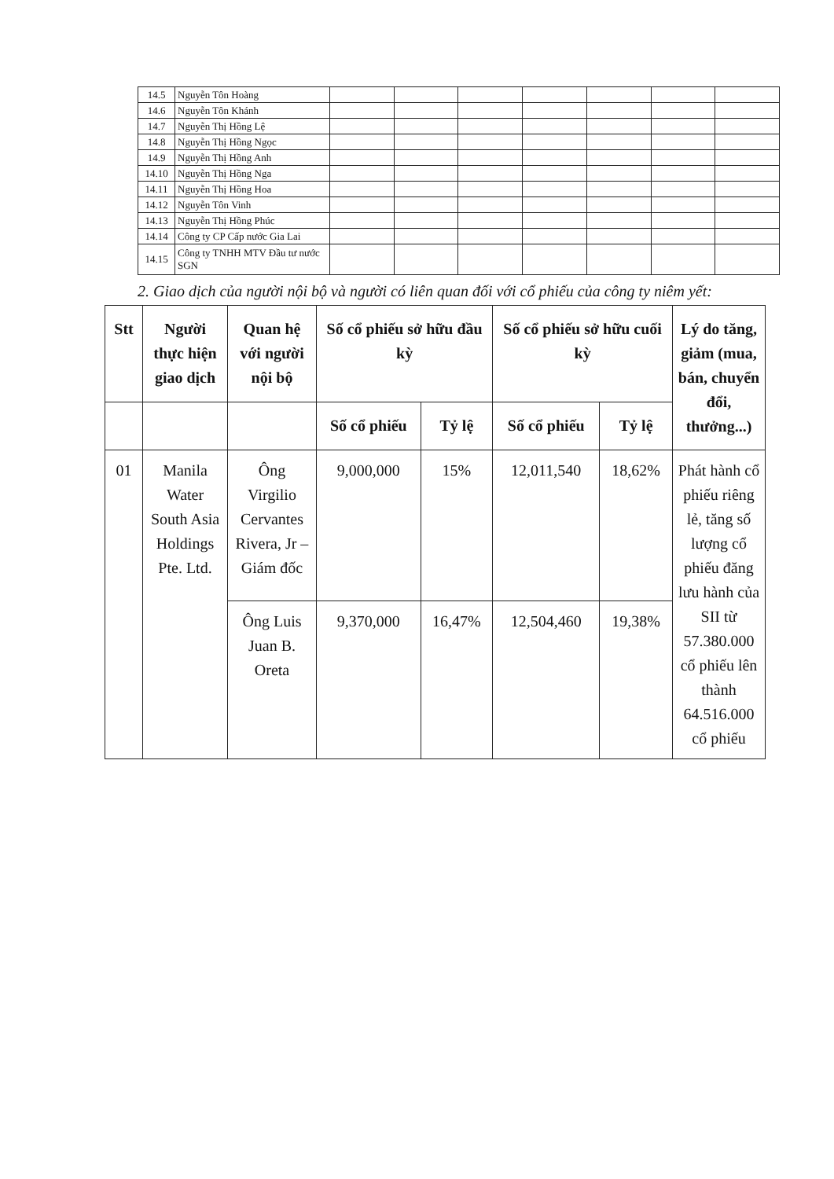| 14.5 | Nguyễn Tôn Hoàng | | | | | | | |
| 14.6 | Nguyễn Tôn Khánh | | | | | | | |
| 14.7 | Nguyễn Thị Hồng Lệ | | | | | | | |
| 14.8 | Nguyễn Thị Hồng Ngọc | | | | | | | |
| 14.9 | Nguyễn Thị Hồng Anh | | | | | | | |
| 14.10 | Nguyễn Thị Hồng Nga | | | | | | | |
| 14.11 | Nguyễn Thị Hồng Hoa | | | | | | | |
| 14.12 | Nguyễn Tôn Vinh | | | | | | | |
| 14.13 | Nguyễn Thị Hồng Phúc | | | | | | | |
| 14.14 | Công ty CP Cấp nước Gia Lai | | | | | | | |
| 14.15 | Công ty TNHH MTV Đầu tư nước SGN | | | | | | | |
2. Giao dịch của người nội bộ và người có liên quan đối với cổ phiếu của công ty niêm yết:
| Stt | Người thực hiện giao dịch | Quan hệ với người nội bộ | Số cổ phiếu sở hữu đầu kỳ | | Số cổ phiếu sở hữu cuối kỳ | | Lý do tăng, giảm (mua, bán, chuyển đổi, thưởng...) |
| --- | --- | --- | --- | --- | --- | --- | --- |
| | | | Số cổ phiếu | Tỷ lệ | Số cổ phiếu | Tỷ lệ | |
| 01 | Manila Water South Asia Holdings Pte. Ltd. | Ông Virgilio Cervantes Rivera, Jr – Giám đốc | 9,000,000 | 15% | 12,011,540 | 18,62% | Phát hành cổ phiếu riêng lẻ, tăng số lượng cổ phiếu đăng lưu hành của SII từ 57.380.000 cổ phiếu lên thành 64.516.000 cổ phiếu |
| | | Ông Luis Juan B. Oreta | 9,370,000 | 16,47% | 12,504,460 | 19,38% | |